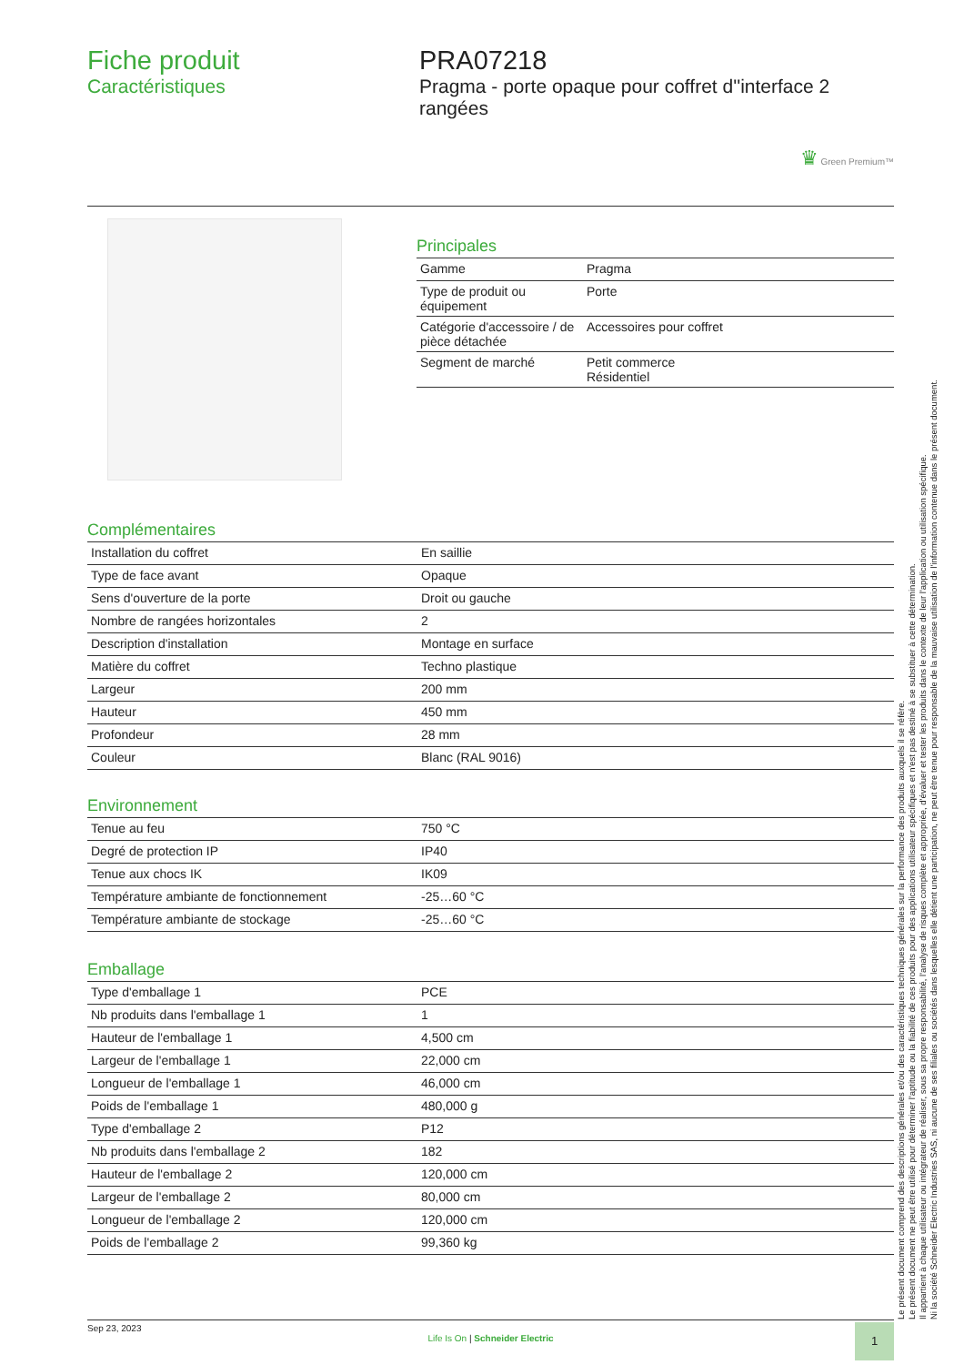Fiche produit
Caractéristiques
PRA07218
Pragma - porte opaque pour coffret d''interface 2 rangées
♛ Green Premium™
Principales
| Gamme | Pragma |
| Type de produit ou équipement | Porte |
| Catégorie d'accessoire / de pièce détachée | Accessoires pour coffret |
| Segment de marché | Petit commerce Résidentiel |
Complémentaires
| Installation du coffret | En saillie |
| Type de face avant | Opaque |
| Sens d'ouverture de la porte | Droit ou gauche |
| Nombre de rangées horizontales | 2 |
| Description d'installation | Montage en surface |
| Matière du coffret | Techno plastique |
| Largeur | 200 mm |
| Hauteur | 450 mm |
| Profondeur | 28 mm |
| Couleur | Blanc (RAL 9016) |
Environnement
| Tenue au feu | 750 °C |
| Degré de protection IP | IP40 |
| Tenue aux chocs IK | IK09 |
| Température ambiante de fonctionnement | -25…60 °C |
| Température ambiante de stockage | -25…60 °C |
Emballage
| Type d'emballage 1 | PCE |
| Nb produits dans l'emballage 1 | 1 |
| Hauteur de l'emballage 1 | 4,500 cm |
| Largeur de l'emballage 1 | 22,000 cm |
| Longueur de l'emballage 1 | 46,000 cm |
| Poids de l'emballage 1 | 480,000 g |
| Type d'emballage 2 | P12 |
| Nb produits dans l'emballage 2 | 182 |
| Hauteur de l'emballage 2 | 120,000 cm |
| Largeur de l'emballage 2 | 80,000 cm |
| Longueur de l'emballage 2 | 120,000 cm |
| Poids de l'emballage 2 | 99,360 kg |
Le présent document comprend des descriptions générales et/ou des caractéristiques techniques générales sur la performance des produits auxquels il se réfère.
Le présent document ne peut être utilisé pour déterminer l'aptitude ou la fiabilité de ces produits pour des applications utilisateur spécifiques et n'est pas destiné à se substituer à cette détermination.
Il appartient à chaque utilisateur ou intégrateur de réaliser, sous sa propre responsabilité, l'analyse de risques complète et appropriée, d'évaluer et tester les produits dans le contexte de leur l'application ou utilisation spécifique.
Ni la société Schneider Electric Industries SAS, ni aucune de ses filiales ou sociétés dans lesquelles elle détient une participation, ne peut être tenue pour responsable de la mauvaise utilisation de l'information contenue dans le présent document.
Sep 23, 2023
Life Is On | Schneider Electric
1